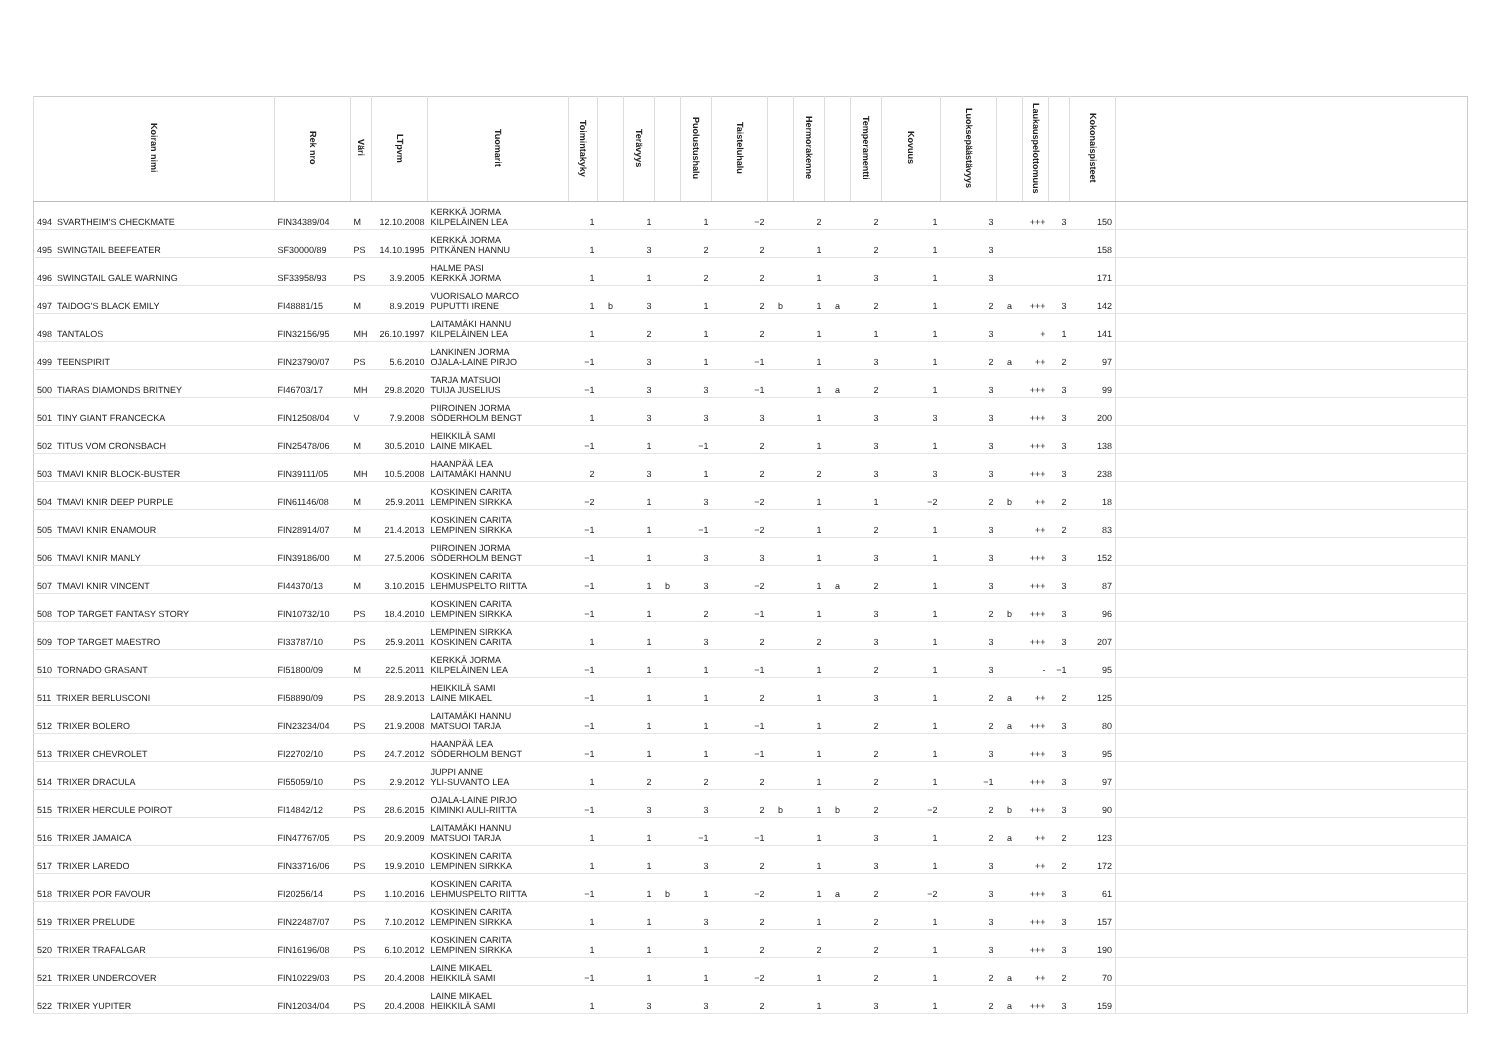| Koiran nimi | Rek nro | Väri | LTpvm | Tuomarit | Toimintakyky | | Terävyys | | Puolustushalu | Taisteluhalu | | Hermorakenne | | Temperamentti | Kovuus | Luoksepäästävyys | | Laukauspelottomuus | | Kokonaispisteet | |
| --- | --- | --- | --- | --- | --- | --- | --- | --- | --- | --- | --- | --- | --- | --- | --- | --- | --- | --- | --- | --- | --- |
| 494 SVARTHEIM'S CHECKMATE | FIN34389/04 | M | 12.10.2008 | KERKKÄ JORMA KILPELÄINEN LEA | 1 | | 1 | | 1 | −2 | | 2 | | 2 | 1 | 3 | | +++ | 3 | 150 | |
| 495 SWINGTAIL BEEFEATER | SF30000/89 | PS | 14.10.1995 | KERKKÄ JORMA PITKÄNEN HANNU | 1 | | 3 | | 2 | 2 | | 1 | | 2 | 1 | 3 | | | | 158 | |
| 496 SWINGTAIL GALE WARNING | SF33958/93 | PS | 3.9.2005 | HALME PASI KERKKÄ JORMA | 1 | | 1 | | 2 | 2 | | 1 | | 3 | 1 | 3 | | | | 171 | |
| 497 TAIDOG'S BLACK EMILY | FI48881/15 | M | 8.9.2019 | VUORISALO MARCO PUPUTTI IRENE | 1 | b | 3 | | 1 | 2 | b | 1 | a | 2 | 1 | 2 | a | +++ | 3 | 142 | |
| 498 TANTALOS | FIN32156/95 | MH | 26.10.1997 | LAITAMÄKI HANNU KILPELÄINEN LEA | 1 | | 2 | | 1 | 2 | | 1 | | 1 | 1 | 3 | | + | 1 | 141 | |
| 499 TEENSPIRIT | FIN23790/07 | PS | 5.6.2010 | LANKINEN JORMA OJALA-LAINE PIRJO | −1 | | 3 | | 1 | −1 | | 1 | | 3 | 1 | 2 | a | ++ | 2 | 97 | |
| 500 TIARAS DIAMONDS BRITNEY | FI46703/17 | MH | 29.8.2020 | TARJA MATSUOI TUIJA JUSELIUS | −1 | | 3 | | 3 | −1 | | 1 | a | 2 | 1 | 3 | | +++ | 3 | 99 | |
| 501 TINY GIANT FRANCECKA | FIN12508/04 | V | 7.9.2008 | PIIROINEN JORMA SÖDERHOLM BENGT | 1 | | 3 | | 3 | 3 | | 1 | | 3 | 3 | 3 | | +++ | 3 | 200 | |
| 502 TITUS VOM CRONSBACH | FIN25478/06 | M | 30.5.2010 | HEIKKILÄ SAMI LAINE MIKAEL | −1 | | 1 | | −1 | 2 | | 1 | | 3 | 1 | 3 | | +++ | 3 | 138 | |
| 503 TMAVI KNIR BLOCK-BUSTER | FIN39111/05 | MH | 10.5.2008 | HAANPÄÄ LEA LAITAMÄKI HANNU | 2 | | 3 | | 1 | 2 | | 2 | | 3 | 3 | 3 | | +++ | 3 | 238 | |
| 504 TMAVI KNIR DEEP PURPLE | FIN61146/08 | M | 25.9.2011 | KOSKINEN CARITA LEMPINEN SIRKKA | −2 | | 1 | | 3 | −2 | | 1 | | 1 | −2 | 2 | b | ++ | 2 | 18 | |
| 505 TMAVI KNIR ENAMOUR | FIN28914/07 | M | 21.4.2013 | KOSKINEN CARITA LEMPINEN SIRKKA | −1 | | 1 | | −1 | −2 | | 1 | | 2 | 1 | 3 | | ++ | 2 | 83 | |
| 506 TMAVI KNIR MANLY | FIN39186/00 | M | 27.5.2006 | PIIROINEN JORMA SÖDERHOLM BENGT | −1 | | 1 | | 3 | 3 | | 1 | | 3 | 1 | 3 | | +++ | 3 | 152 | |
| 507 TMAVI KNIR VINCENT | FI44370/13 | M | 3.10.2015 | KOSKINEN CARITA LEHMUSPELTO RIITTA | −1 | | 1 | b | 3 | −2 | | 1 | a | 2 | 1 | 3 | | +++ | 3 | 87 | |
| 508 TOP TARGET FANTASY STORY | FIN10732/10 | PS | 18.4.2010 | KOSKINEN CARITA LEMPINEN SIRKKA | −1 | | 1 | | 2 | −1 | | 1 | | 3 | 1 | 2 | b | +++ | 3 | 96 | |
| 509 TOP TARGET MAESTRO | FI33787/10 | PS | 25.9.2011 | LEMPINEN SIRKKA KOSKINEN CARITA | 1 | | 1 | | 3 | 2 | | 2 | | 3 | 1 | 3 | | +++ | 3 | 207 | |
| 510 TORNADO GRASANT | FI51800/09 | M | 22.5.2011 | KERKKÄ JORMA KILPELÄINEN LEA | −1 | | 1 | | 1 | −1 | | 1 | | 2 | 1 | 3 | | - | −1 | 95 | |
| 511 TRIXER BERLUSCONI | FI58890/09 | PS | 28.9.2013 | HEIKKILÄ SAMI LAINE MIKAEL | −1 | | 1 | | 1 | 2 | | 1 | | 3 | 1 | 2 | a | ++ | 2 | 125 | |
| 512 TRIXER BOLERO | FIN23234/04 | PS | 21.9.2008 | LAITAMÄKI HANNU MATSUOI TARJA | −1 | | 1 | | 1 | −1 | | 1 | | 2 | 1 | 2 | a | +++ | 3 | 80 | |
| 513 TRIXER CHEVROLET | FI22702/10 | PS | 24.7.2012 | HAANPÄÄ LEA SÖDERHOLM BENGT | −1 | | 1 | | 1 | −1 | | 1 | | 2 | 1 | 3 | | +++ | 3 | 95 | |
| 514 TRIXER DRACULA | FI55059/10 | PS | 2.9.2012 | JUPPI ANNE YLI-SUVANTO LEA | 1 | | 2 | | 2 | 2 | | 1 | | 2 | 1 | −1 | | +++ | 3 | 97 | |
| 515 TRIXER HERCULE POIROT | FI14842/12 | PS | 28.6.2015 | OJALA-LAINE PIRJO KIMINKI AULI-RIITTA | −1 | | 3 | | 3 | 2 | b | 1 | b | 2 | −2 | 2 | b | +++ | 3 | 90 | |
| 516 TRIXER JAMAICA | FIN47767/05 | PS | 20.9.2009 | LAITAMÄKI HANNU MATSUOI TARJA | 1 | | 1 | | −1 | −1 | | 1 | | 3 | 1 | 2 | a | ++ | 2 | 123 | |
| 517 TRIXER LAREDO | FIN33716/06 | PS | 19.9.2010 | KOSKINEN CARITA LEMPINEN SIRKKA | 1 | | 1 | | 3 | 2 | | 1 | | 3 | 1 | 3 | | ++ | 2 | 172 | |
| 518 TRIXER POR FAVOUR | FI20256/14 | PS | 1.10.2016 | KOSKINEN CARITA LEHMUSPELTO RIITTA | −1 | | 1 | b | 1 | −2 | | 1 | a | 2 | −2 | 3 | | +++ | 3 | 61 | |
| 519 TRIXER PRELUDE | FIN22487/07 | PS | 7.10.2012 | KOSKINEN CARITA LEMPINEN SIRKKA | 1 | | 1 | | 3 | 2 | | 1 | | 2 | 1 | 3 | | +++ | 3 | 157 | |
| 520 TRIXER TRAFALGAR | FIN16196/08 | PS | 6.10.2012 | KOSKINEN CARITA LEMPINEN SIRKKA | 1 | | 1 | | 1 | 2 | | 2 | | 2 | 1 | 3 | | +++ | 3 | 190 | |
| 521 TRIXER UNDERCOVER | FIN10229/03 | PS | 20.4.2008 | LAINE MIKAEL HEIKKILÄ SAMI | −1 | | 1 | | 1 | −2 | | 1 | | 2 | 1 | 2 | a | ++ | 2 | 70 | |
| 522 TRIXER YUPITER | FIN12034/04 | PS | 20.4.2008 | LAINE MIKAEL HEIKKILÄ SAMI | 1 | | 3 | | 3 | 2 | | 1 | | 3 | 1 | 2 | a | +++ | 3 | 159 | |